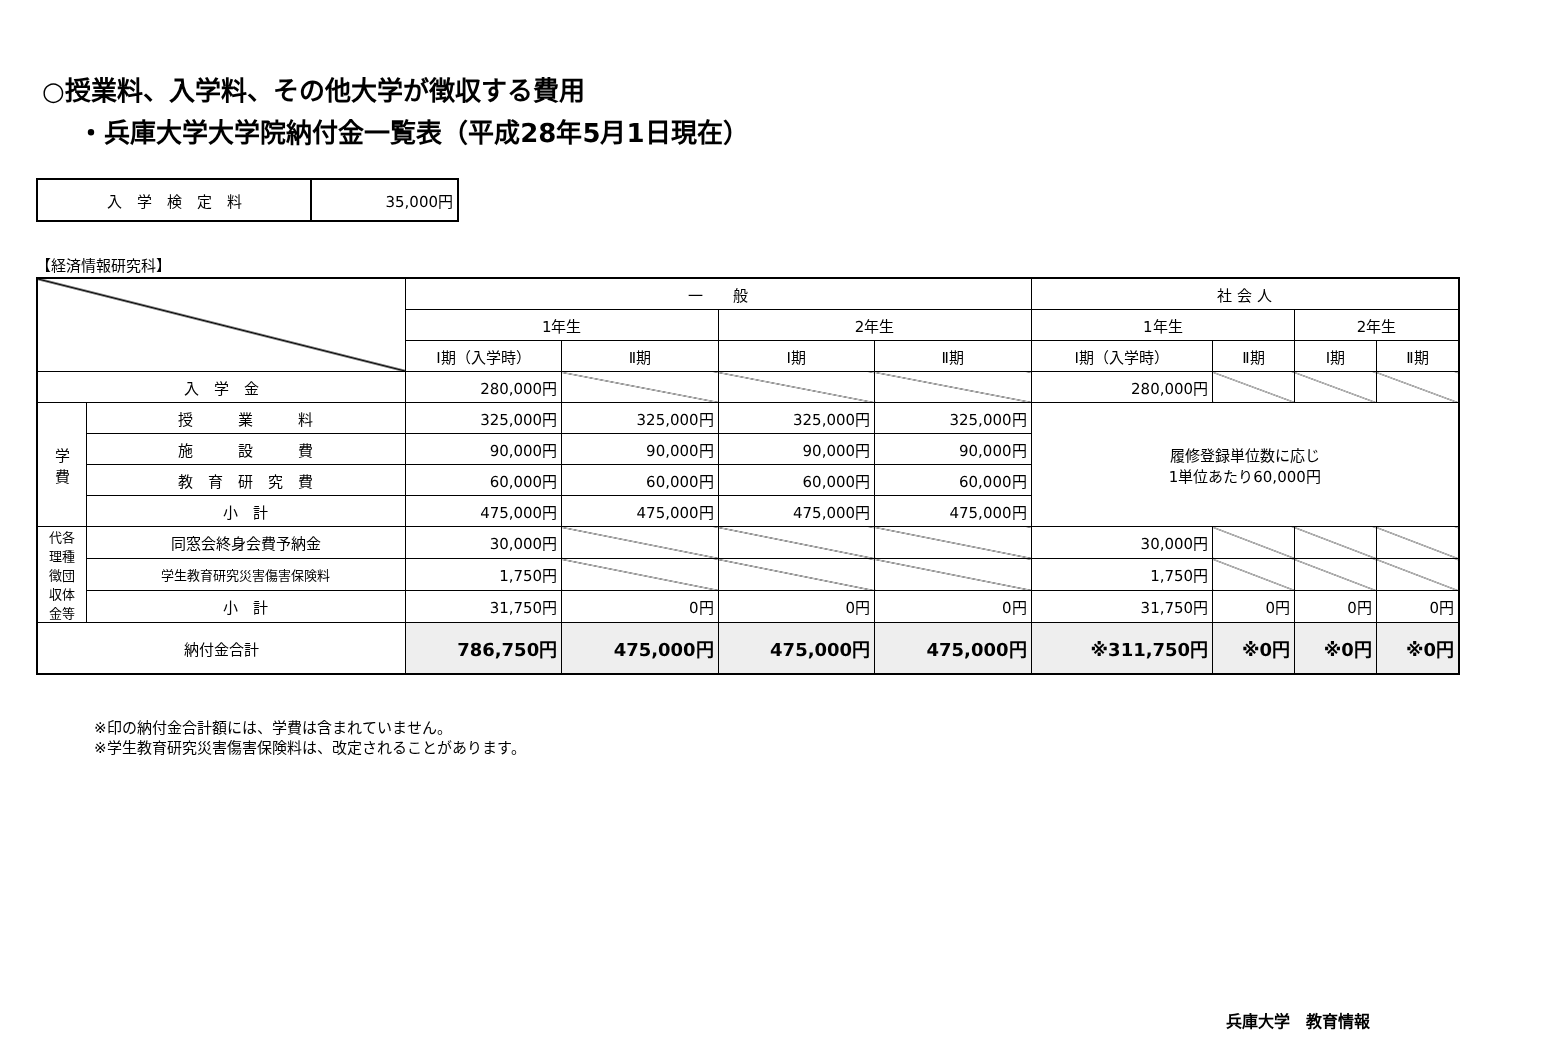○授業料、入学料、その他大学が徴収する費用
・兵庫大学大学院納付金一覧表（平成28年5月1日現在）
| 入 学 検 定 料 | 35,000円 |
【経済情報研究科】
| | | 一 般 | | | | 社 会 人 | | | |
| --- | --- | --- | --- | --- | --- | --- | --- | --- | --- |
| | | 1年生 | | 2年生 | | 1年生 | | 2年生 | |
| | | Ⅰ期（入学時） | Ⅱ期 | Ⅰ期 | Ⅱ期 | Ⅰ期（入学時） | Ⅱ期 | Ⅰ期 | Ⅱ期 |
| 入 学 金 | | 280,000円 | | | | 280,000円 | | | |
| 学 費 | 授 業 料 | 325,000円 | 325,000円 | 325,000円 | 325,000円 | 履修登録単位数に応じ 1単位あたり60,000円 | | | |
| | 施 設 費 | 90,000円 | 90,000円 | 90,000円 | 90,000円 | | | | |
| | 教 育 研 究 費 | 60,000円 | 60,000円 | 60,000円 | 60,000円 | | | | |
| | 小 計 | 475,000円 | 475,000円 | 475,000円 | 475,000円 | | | | |
| 代各 理種 徴団 収体 金等 | 同窓会終身会費予納金 | 30,000円 | | | | 30,000円 | | | |
| | 学生教育研究災害傷害保険料 | 1,750円 | | | | 1,750円 | | | |
| | 小 計 | 31,750円 | 0円 | 0円 | 0円 | 31,750円 | 0円 | 0円 | 0円 |
| 納付金合計 | | 786,750円 | 475,000円 | 475,000円 | 475,000円 | ※311,750円 | ※0円 | ※0円 | ※0円 |
※印の納付金合計額には、学費は含まれていません。
※学生教育研究災害傷害保険料は、改定されることがあります。
兵庫大学　教育情報